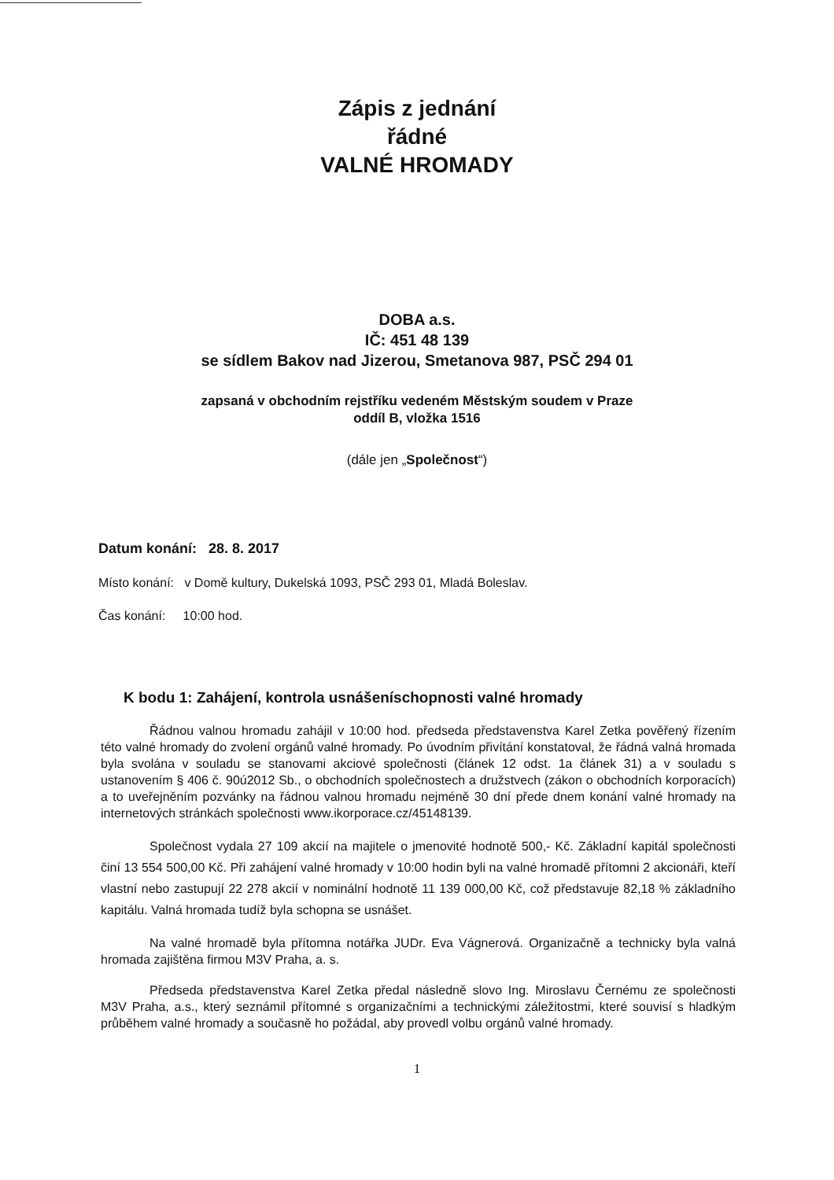Zápis z jednání
řádné
VALNÉ HROMADY
DOBA a.s.
IČ: 451 48 139
se sídlem Bakov nad Jizerou, Smetanova 987, PSČ 294 01
zapsaná v obchodním rejstříku vedeném Městským soudem v Praze
oddíl B, vložka 1516
(dále jen „Společnost“)
Datum konání: 28. 8. 2017
Místo konání: v Domě kultury, Dukelská 1093, PSČ 293 01, Mladá Boleslav.
Čas konání: 10:00 hod.
K bodu 1: Zahájení, kontrola usnášeníschopnosti valné hromady
Řádnou valnou hromadu zahájil v 10:00 hod. předseda představenstva Karel Zetka pověřený řízením této valné hromady do zvolení orgánů valné hromady. Po úvodním přivítání konstatoval, že řádná valná hromada byla svolána v souladu se stanovami akciové společnosti (článek 12 odst. 1a článek 31) a v souladu s ustanovením § 406 č. 90ú2012 Sb., o obchodních společnostech a družstvech (zákon o obchodních korporacích) a to uveřejněním pozvánky na řádnou valnou hromadu nejméně 30 dní přede dnem konání valné hromady na internetových stránkách společnosti www.ikorporace.cz/45148139.
Společnost vydala 27 109 akcií na majitele o jmenovité hodnotě 500,- Kč. Základní kapitál společnosti činí 13 554 500,00 Kč. Při zahájení valné hromady v 10:00 hodin byli na valné hromadě přítomni 2 akcionáři, kteří vlastní nebo zastupují 22 278 akcií v nominální hodnotě 11 139 000,00 Kč, což představuje 82,18 % základního kapitálu. Valná hromada tudíž byla schopna se usnášet.
Na valné hromadě byla přítomna notářka JUDr. Eva Vágnerová. Organizačně a technicky byla valná hromada zajištěna firmou M3V Praha, a. s.
Předseda představenstva Karel Zetka předal následně slovo Ing. Miroslavu Černému ze společnosti M3V Praha, a.s., který seznámil přítomné s organizačními a technickými záležitostmi, které souvisí s hladkým průběhem valné hromady a současně ho požádal, aby provedl volbu orgánů valné hromady.
1